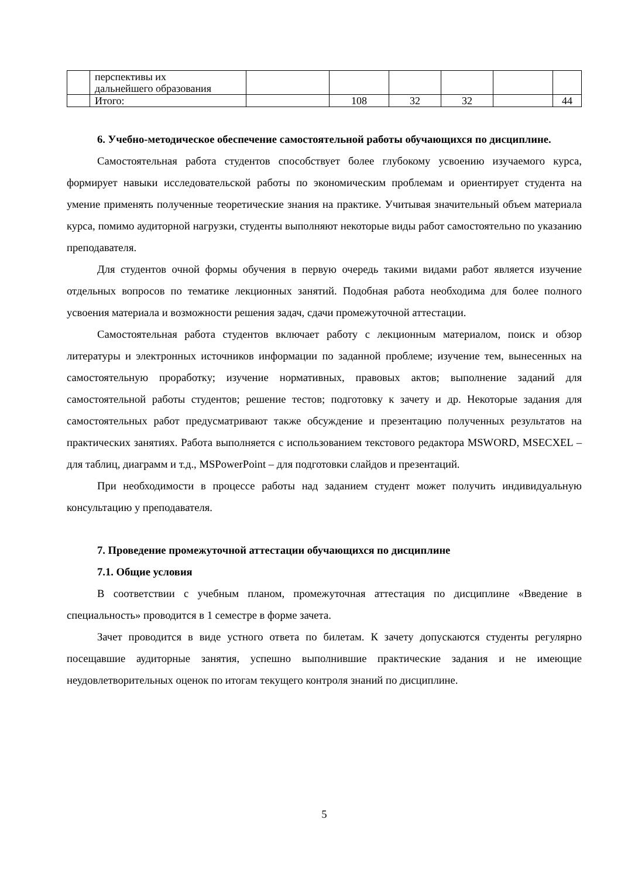| | перспективы их дальнейшего образования | | | | | | |
| | Итого: | | 108 | 32 | 32 | | 44 |
6. Учебно-методическое обеспечение самостоятельной работы обучающихся по дисциплине.
Самостоятельная работа студентов способствует более глубокому усвоению изучаемого курса, формирует навыки исследовательской работы по экономическим проблемам и ориентирует студента на умение применять полученные теоретические знания на практике. Учитывая значительный объем материала курса, помимо аудиторной нагрузки, студенты выполняют некоторые виды работ самостоятельно по указанию преподавателя.
Для студентов очной формы обучения в первую очередь такими видами работ является изучение отдельных вопросов по тематике лекционных занятий. Подобная работа необходима для более полного усвоения материала и возможности решения задач, сдачи промежуточной аттестации.
Самостоятельная работа студентов включает работу с лекционным материалом, поиск и обзор литературы и электронных источников информации по заданной проблеме; изучение тем, вынесенных на самостоятельную проработку; изучение нормативных, правовых актов; выполнение заданий для самостоятельной работы студентов; решение тестов; подготовку к зачету и др. Некоторые задания для самостоятельных работ предусматривают также обсуждение и презентацию полученных результатов на практических занятиях. Работа выполняется с использованием текстового редактора MSWORD, MSECXEL – для таблиц, диаграмм и т.д., MSPowerPoint – для подготовки слайдов и презентаций.
При необходимости в процессе работы над заданием студент может получить индивидуальную консультацию у преподавателя.
7. Проведение промежуточной аттестации обучающихся по дисциплине
7.1. Общие условия
В соответствии с учебным планом, промежуточная аттестация по дисциплине «Введение в специальность» проводится в 1 семестре в форме зачета.
Зачет проводится в виде устного ответа по билетам. К зачету допускаются студенты регулярно посещавшие аудиторные занятия, успешно выполнившие практические задания и не имеющие неудовлетворительных оценок по итогам текущего контроля знаний по дисциплине.
5